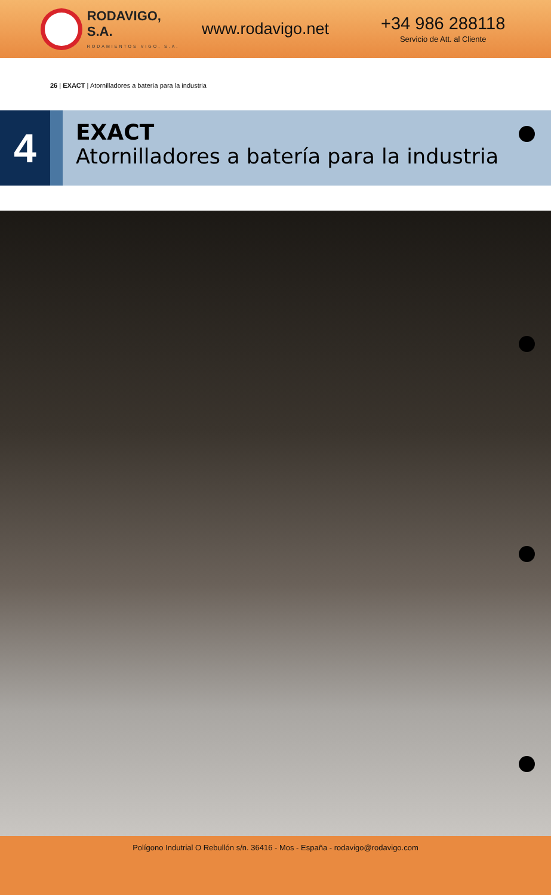RODAVIGO, S.A.
RODAMIENTOS VIGO, S.A.
www.rodavigo.net
+34 986 288118
Servicio de Att. al Cliente
26 | EXACT | Atornilladores a batería para la industria
4
EXACT
Atornilladores a batería para la industria
Polígono Indutrial O Rebullón s/n. 36416 - Mos - España - rodavigo@rodavigo.com